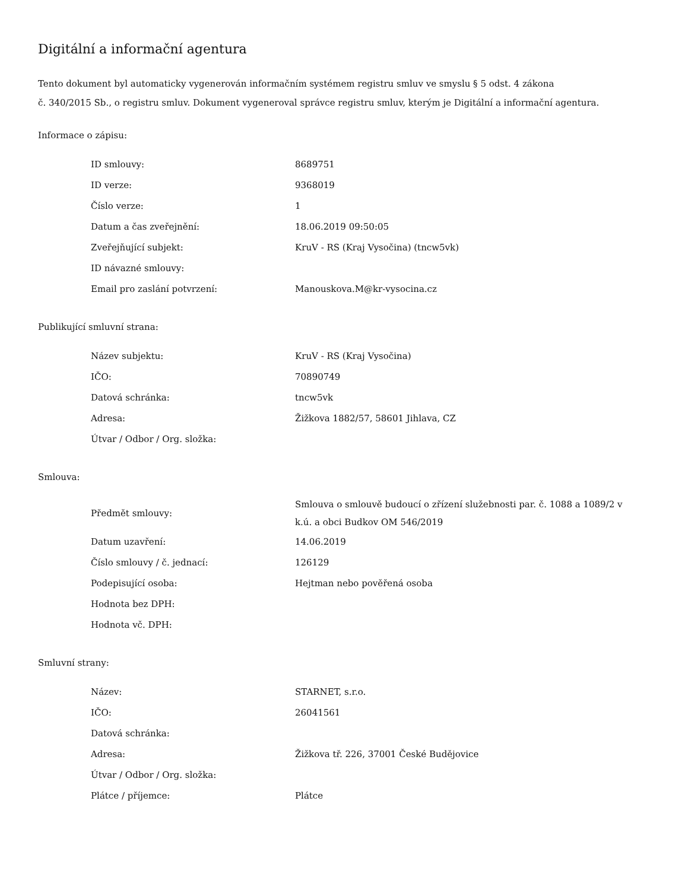Digitální a informační agentura
Tento dokument byl automaticky vygenerován informačním systémem registru smluv ve smyslu § 5 odst. 4 zákona
č. 340/2015 Sb., o registru smluv. Dokument vygeneroval správce registru smluv, kterým je Digitální a informační agentura.
Informace o zápisu:
| ID smlouvy: | 8689751 |
| ID verze: | 9368019 |
| Číslo verze: | 1 |
| Datum a čas zveřejnění: | 18.06.2019 09:50:05 |
| Zveřejňující subjekt: | KruV - RS (Kraj Vysočina) (tncw5vk) |
| ID návazné smlouvy: | |
| Email pro zaslání potvrzení: | Manouskova.M@kr-vysocina.cz |
Publikující smluvní strana:
| Název subjektu: | KruV - RS (Kraj Vysočina) |
| IČO: | 70890749 |
| Datová schránka: | tncw5vk |
| Adresa: | Žižkova 1882/57, 58601 Jihlava, CZ |
| Útvar / Odbor / Org. složka: | |
Smlouva:
| Předmět smlouvy: | Smlouva o smlouvě budoucí o zřízení služebnosti par. č. 1088 a 1089/2 v k.ú. a obci Budkov OM 546/2019 |
| Datum uzavření: | 14.06.2019 |
| Číslo smlouvy / č. jednací: | 126129 |
| Podepisující osoba: | Hejtman nebo pověřená osoba |
| Hodnota bez DPH: | |
| Hodnota vč. DPH: | |
Smluvní strany:
| Název: | STARNET, s.r.o. |
| IČO: | 26041561 |
| Datová schránka: | |
| Adresa: | Žižkova tř. 226, 37001 České Budějovice |
| Útvar / Odbor / Org. složka: | |
| Plátce / příjemce: | Plátce |